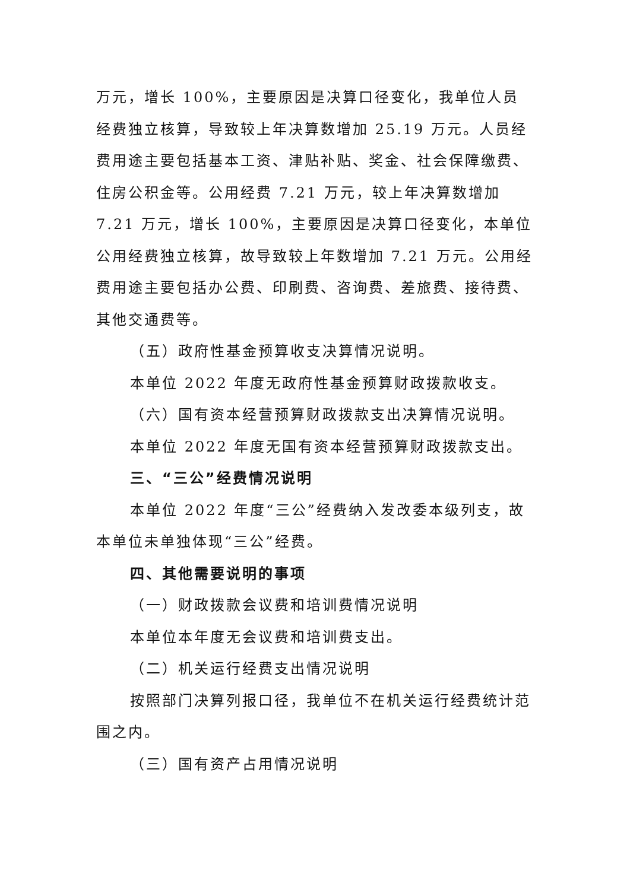万元，增长 100%，主要原因是决算口径变化，我单位人员经费独立核算，导致较上年决算数增加 25.19 万元。人员经费用途主要包括基本工资、津贴补贴、奖金、社会保障缴费、住房公积金等。公用经费 7.21 万元，较上年决算数增加 7.21 万元，增长 100%，主要原因是决算口径变化，本单位公用经费独立核算，故导致较上年数增加 7.21 万元。公用经费用途主要包括办公费、印刷费、咨询费、差旅费、接待费、其他交通费等。
（五）政府性基金预算收支决算情况说明。
本单位 2022 年度无政府性基金预算财政拨款收支。
（六）国有资本经营预算财政拨款支出决算情况说明。
本单位 2022 年度无国有资本经营预算财政拨款支出。
三、“三公”经费情况说明
本单位 2022 年度“三公”经费纳入发改委本级列支，故本单位未单独体现“三公”经费。
四、其他需要说明的事项
（一）财政拨款会议费和培训费情况说明
本单位本年度无会议费和培训费支出。
（二）机关运行经费支出情况说明
按照部门决算列报口径，我单位不在机关运行经费统计范围之内。
（三）国有资产占用情况说明